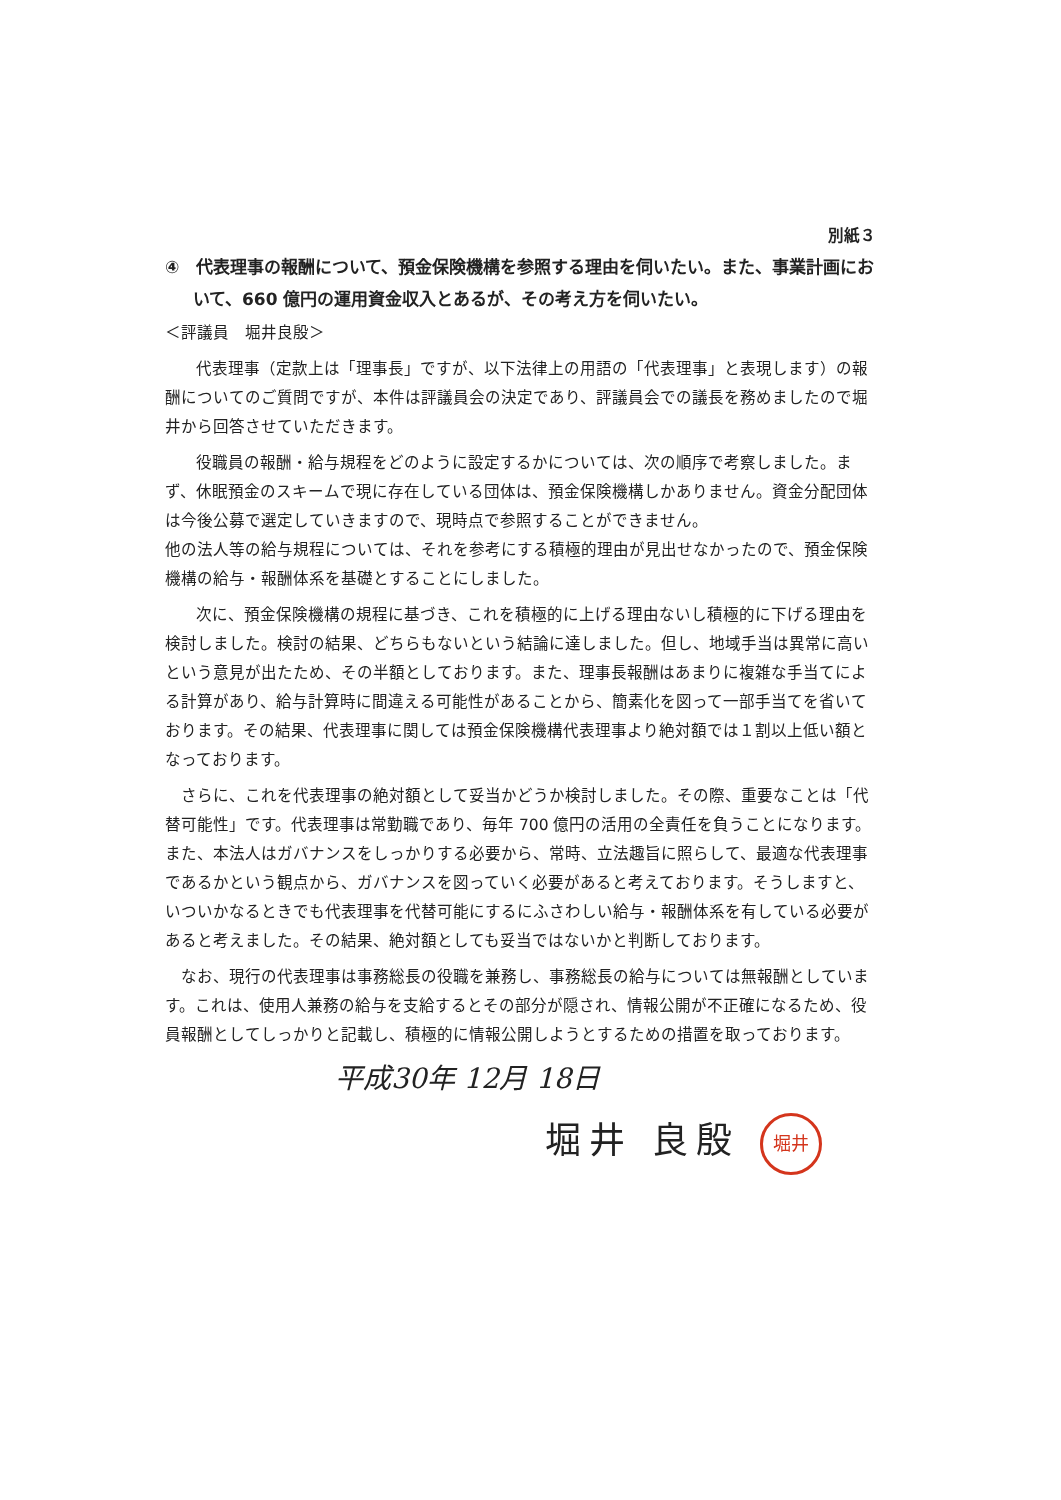別紙３
④　代表理事の報酬について、預金保険機構を参照する理由を伺いたい。また、事業計画において、660 億円の運用資金収入とあるが、その考え方を伺いたい。
＜評議員　堀井良殷＞
代表理事（定款上は「理事長」ですが、以下法律上の用語の「代表理事」と表現します）の報酬についてのご質問ですが、本件は評議員会の決定であり、評議員会での議長を務めましたので堀井から回答させていただきます。
役職員の報酬・給与規程をどのように設定するかについては、次の順序で考察しました。まず、休眠預金のスキームで現に存在している団体は、預金保険機構しかありません。資金分配団体は今後公募で選定していきますので、現時点で参照することができません。
他の法人等の給与規程については、それを参考にする積極的理由が見出せなかったので、預金保険機構の給与・報酬体系を基礎とすることにしました。
次に、預金保険機構の規程に基づき、これを積極的に上げる理由ないし積極的に下げる理由を検討しました。検討の結果、どちらもないという結論に達しました。但し、地域手当は異常に高いという意見が出たため、その半額としております。また、理事長報酬はあまりに複雑な手当てによる計算があり、給与計算時に間違える可能性があることから、簡素化を図って一部手当てを省いております。その結果、代表理事に関しては預金保険機構代表理事より絶対額では１割以上低い額となっております。
さらに、これを代表理事の絶対額として妥当かどうか検討しました。その際、重要なことは「代替可能性」です。代表理事は常勤職であり、毎年 700 億円の活用の全責任を負うことになります。また、本法人はガバナンスをしっかりする必要から、常時、立法趣旨に照らして、最適な代表理事であるかという観点から、ガバナンスを図っていく必要があると考えております。そうしますと、いついかなるときでも代表理事を代替可能にするにふさわしい給与・報酬体系を有している必要があると考えました。その結果、絶対額としても妥当ではないかと判断しております。
なお、現行の代表理事は事務総長の役職を兼務し、事務総長の給与については無報酬としています。これは、使用人兼務の給与を支給するとその部分が隠され、情報公開が不正確になるため、役員報酬としてしっかりと記載し、積極的に情報公開しようとするための措置を取っております。
平成30年 12月 18日
堀井 良殷 堀井